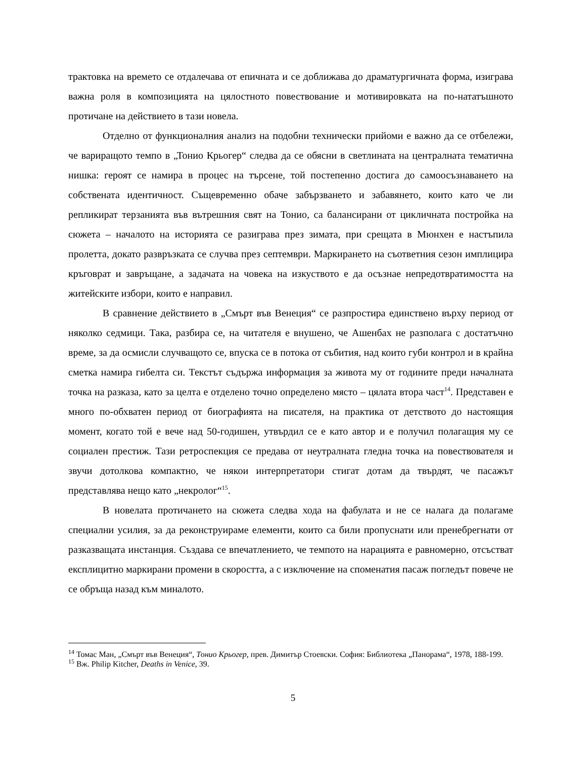трактовка на времето се отдалечава от епичната и се доближава до драматургичната форма, изиграва важна роля в композицията на цялостното повествование и мотивировката на по-нататъшното протичане на действието в тази новела.
Отделно от функционалния анализ на подобни технически прийоми е важно да се отбележи, че вариращото темпо в „Тонио Крьогер“ следва да се обясни в светлината на централната тематична нишка: героят се намира в процес на търсене, той постепенно достига до самоосъзнаването на собствената идентичност. Същевременно обаче забързването и забавянето, които като че ли репликират терзанията във вътрешния свят на Тонио, са балансирани от цикличната постройка на сюжета – началото на историята се разиграва през зимата, при срещата в Мюнхен е настъпила пролетта, докато развръзката се случва през септември. Маркирането на съответния сезон имплицира кръговрат и завръщане, а задачата на човека на изкуството е да осъзнае непредотвратимостта на житейските избори, които е направил.
В сравнение действието в „Смърт във Венеция“ се разпростира единствено върху период от няколко седмици. Така, разбира се, на читателя е внушено, че Ашенбах не разполага с достатъчно време, за да осмисли случващото се, впуска се в потока от събития, над които губи контрол и в крайна сметка намира гибелта си. Текстът съдържа информация за живота му от годините преди началната точка на разказа, като за целта е отделено точно определено място – цялата втора част<sup>14</sup>. Представен е много по-обхватен период от биографията на писателя, на практика от детството до настоящия момент, когато той е вече над 50-годишен, утвърдил се е като автор и е получил полагащия му се социален престиж. Тази ретроспекция се предава от неутралната гледна точка на повествователя и звучи дотолкова компактно, че някои интерпретатори стигат дотам да твърдят, че пасажът представлява нещо като „некролог“<sup>15</sup>.
В новелата протичането на сюжета следва хода на фабулата и не се налага да полагаме специални усилия, за да реконструираме елементи, които са били пропуснати или пренебрегнати от разказващата инстанция. Създава се впечатлението, че темпото на нарацията е равномерно, отсъстват експлицитно маркирани промени в скоростта, а с изключение на споменатия пасаж погледът повече не се обръща назад към миналото.
<sup>14</sup> Томас Ман, „Смърт във Венеция“, Тонио Крьогер, прев. Димитър Стоевски. София: Библиотека „Панорама“, 1978, 188-199.
<sup>15</sup> Вж. Philip Kitcher, Deaths in Venice, 39.
5